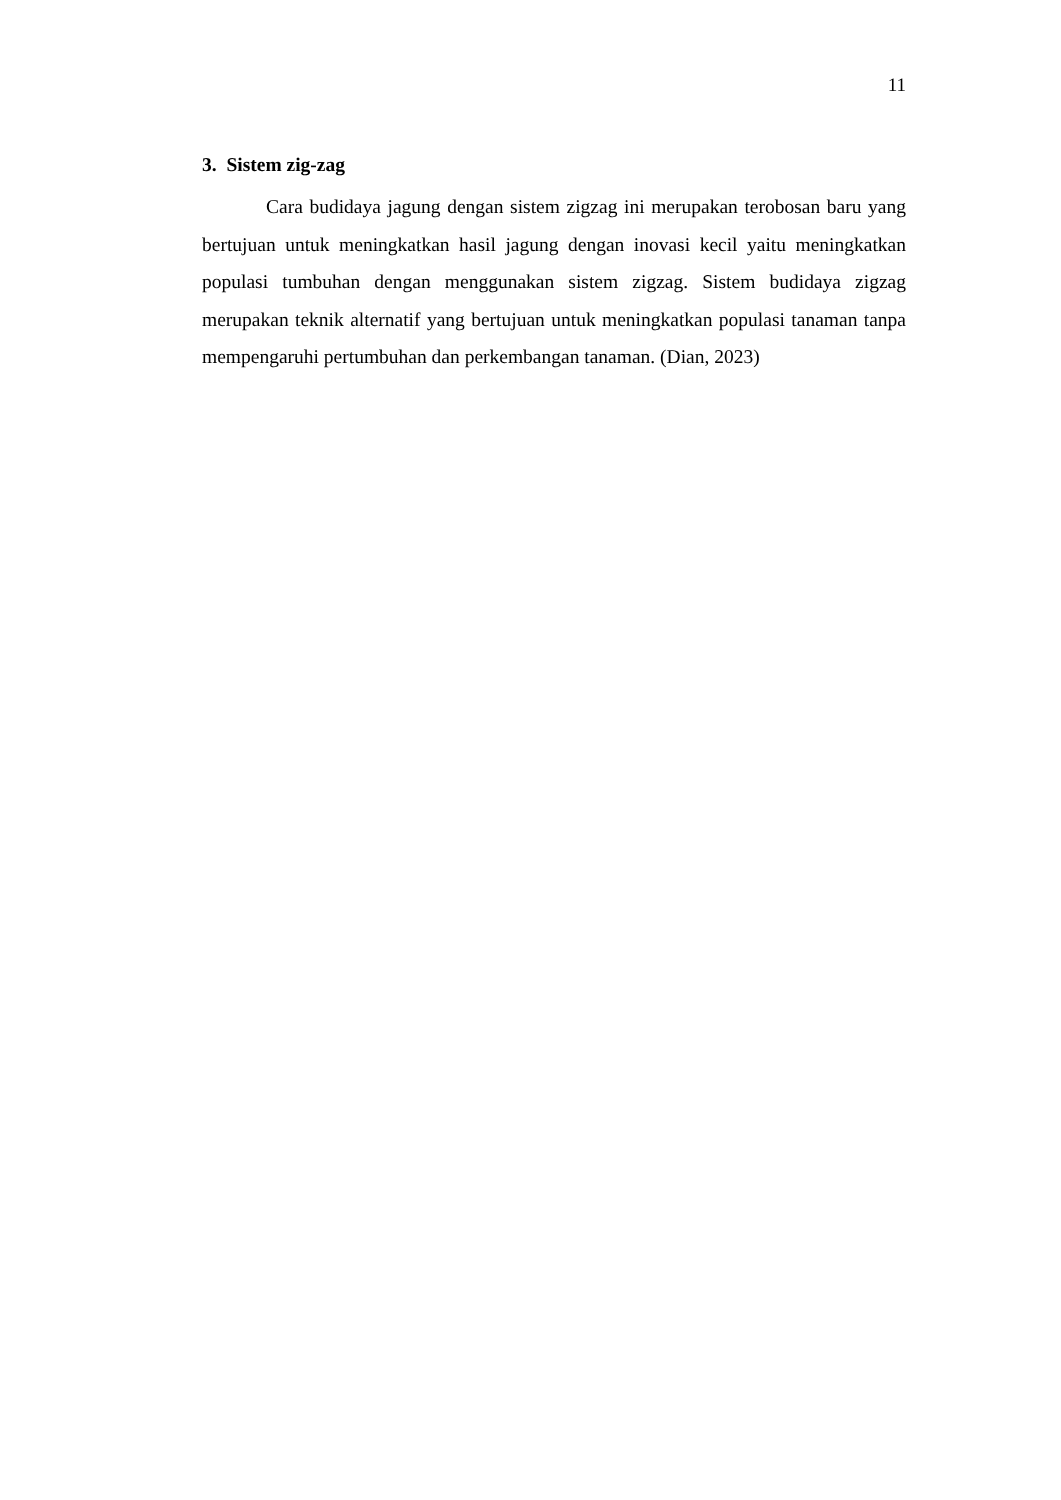11
3. Sistem zig-zag
Cara budidaya jagung dengan sistem zigzag ini merupakan terobosan baru yang bertujuan untuk meningkatkan hasil jagung dengan inovasi kecil yaitu meningkatkan populasi tumbuhan dengan menggunakan sistem zigzag. Sistem budidaya zigzag merupakan teknik alternatif yang bertujuan untuk meningkatkan populasi tanaman tanpa mempengaruhi pertumbuhan dan perkembangan tanaman. (Dian, 2023)